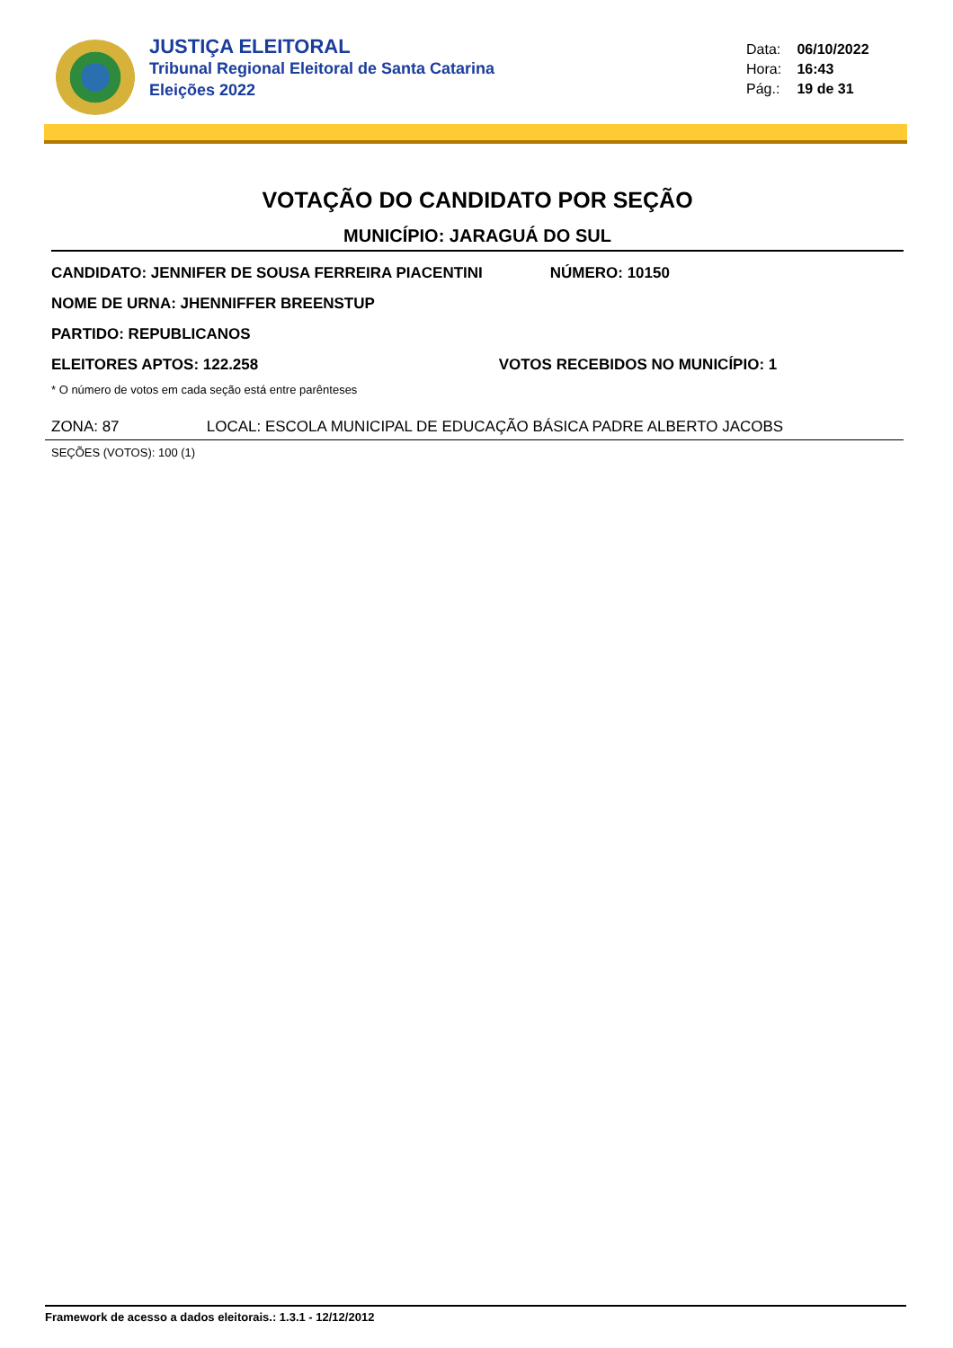JUSTIÇA ELEITORAL
Tribunal Regional Eleitoral de Santa Catarina
Eleições 2022
Data: 06/10/2022
Hora: 16:43
Pág.: 19 de 31
VOTAÇÃO DO CANDIDATO POR SEÇÃO
MUNICÍPIO: JARAGUÁ DO SUL
CANDIDATO: JENNIFER DE SOUSA FERREIRA PIACENTINI NÚMERO: 10150
NOME DE URNA: JHENNIFFER BREENSTUP
PARTIDO: REPUBLICANOS
ELEITORES APTOS: 122.258 VOTOS RECEBIDOS NO MUNICÍPIO: 1
* O número de votos em cada seção está entre parênteses
ZONA: 87 LOCAL: ESCOLA MUNICIPAL DE EDUCAÇÃO BÁSICA PADRE ALBERTO JACOBS
SEÇÕES (VOTOS): 100 (1)
Framework de acesso a dados eleitorais.: 1.3.1 - 12/12/2012